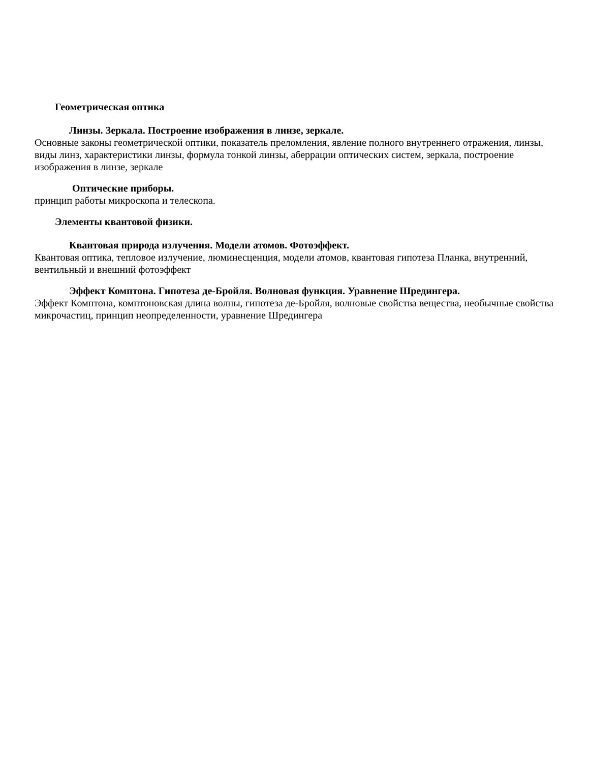Геометрическая оптика
Линзы. Зеркала. Построение изображения в линзе, зеркале.
Основные законы геометрической оптики, показатель преломления, явление полного внутреннего отражения, линзы, виды линз, характеристики линзы, формула тонкой линзы, аберрации оптических систем, зеркала, построение изображения в линзе, зеркале
Оптические приборы.
принцип работы микроскопа и телескопа.
Элементы квантовой физики.
Квантовая природа излучения. Модели атомов. Фотоэффект.
Квантовая оптика, тепловое излучение, люминесценция, модели атомов, квантовая гипотеза Планка, внутренний, вентильный и внешний фотоэффект
Эффект Комптона. Гипотеза де-Бройля. Волновая функция. Уравнение Шредингера.
Эффект Комптона, комптоновская длина волны, гипотеза де-Бройля, волновые свойства вещества, необычные свойства микрочастиц, принцип неопределенности, уравнение Шредингера